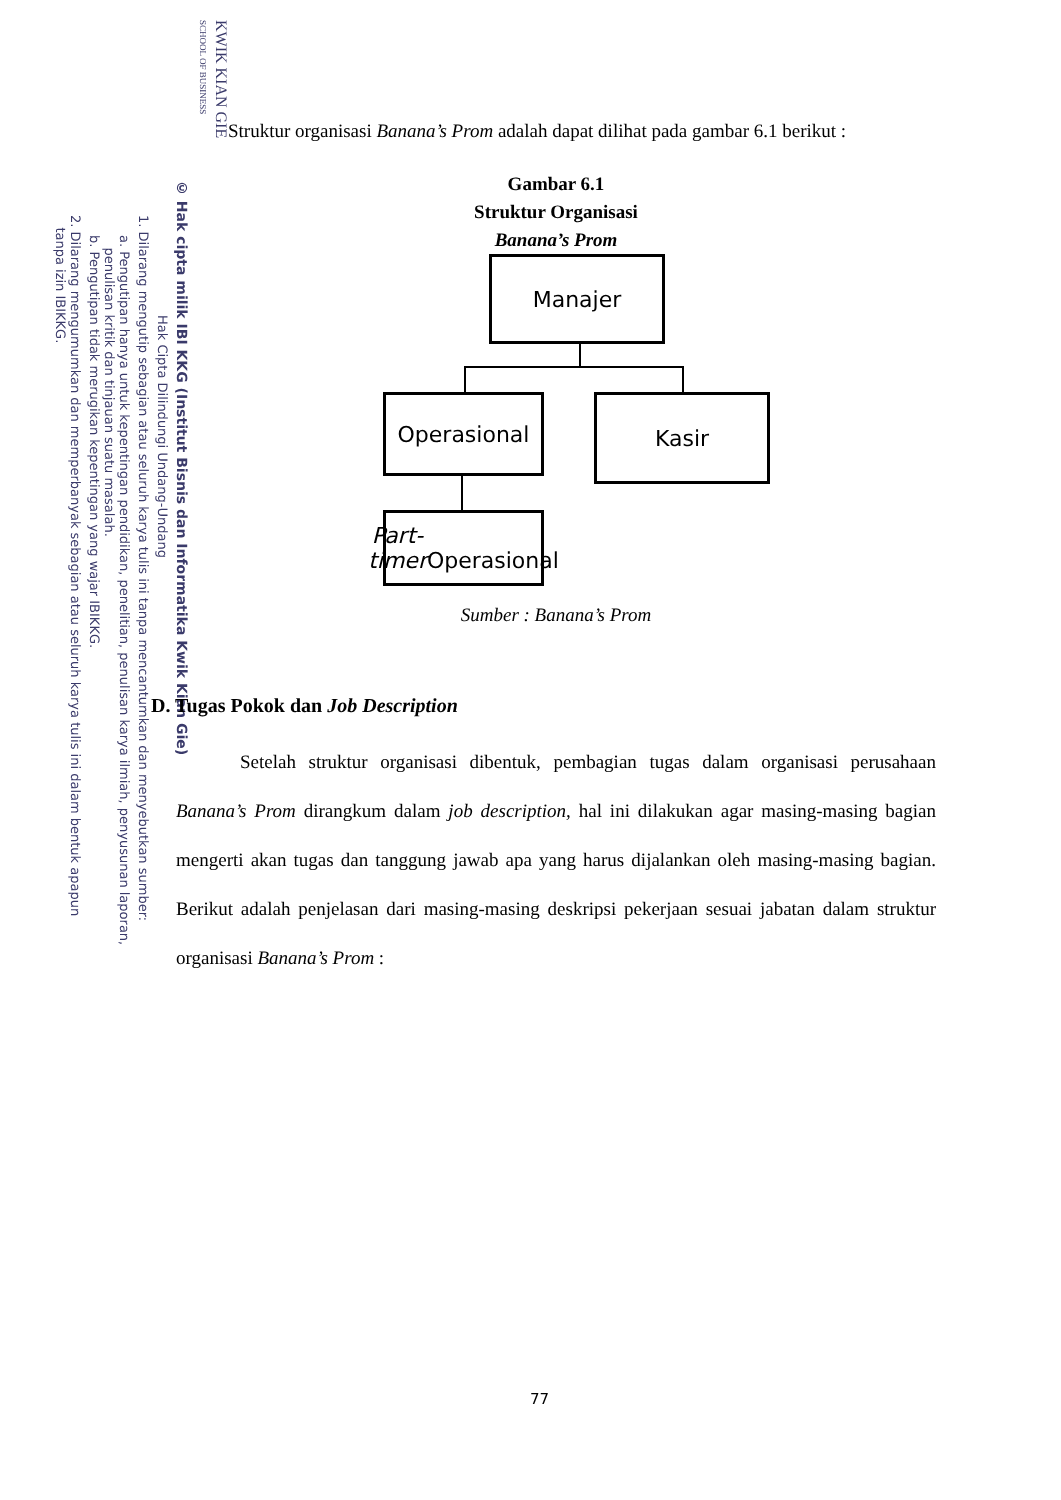KWIK KIAN GIE
SCHOOL OF BUSINESS
© Hak cipta milik IBI KKG (Institut Bisnis dan Informatika Kwik Kian Gie)
Hak Cipta Dilindungi Undang-Undang
1. Dilarang mengutip sebagian atau seluruh karya tulis ini tanpa mencantumkan dan menyebutkan sumber:
a. Pengutipan hanya untuk kepentingan pendidikan, penelitian, penulisan karya ilmiah, penyusunan laporan,
penulisan kritik dan tinjauan suatu masalah.
b. Pengutipan tidak merugikan kepentingan yang wajar IBIKKG.
2. Dilarang mengumumkan dan memperbanyak sebagian atau seluruh karya tulis ini dalam bentuk apapun
tanpa izin IBIKKG.
Struktur organisasi Banana’s Prom adalah dapat dilihat pada gambar 6.1 berikut :
Gambar 6.1
Struktur Organisasi
Banana’s Prom
Manajer
Operasional Kasir
Part-timer
Operasional
Sumber : Banana’s Prom
D. Tugas Pokok dan Job Description
Setelah struktur organisasi dibentuk, pembagian tugas dalam organisasi perusahaan Banana’s Prom dirangkum dalam job description, hal ini dilakukan agar masing-masing bagian mengerti akan tugas dan tanggung jawab apa yang harus dijalankan oleh masing-masing bagian. Berikut adalah penjelasan dari masing-masing deskripsi pekerjaan sesuai jabatan dalam struktur organisasi Banana’s Prom :
77